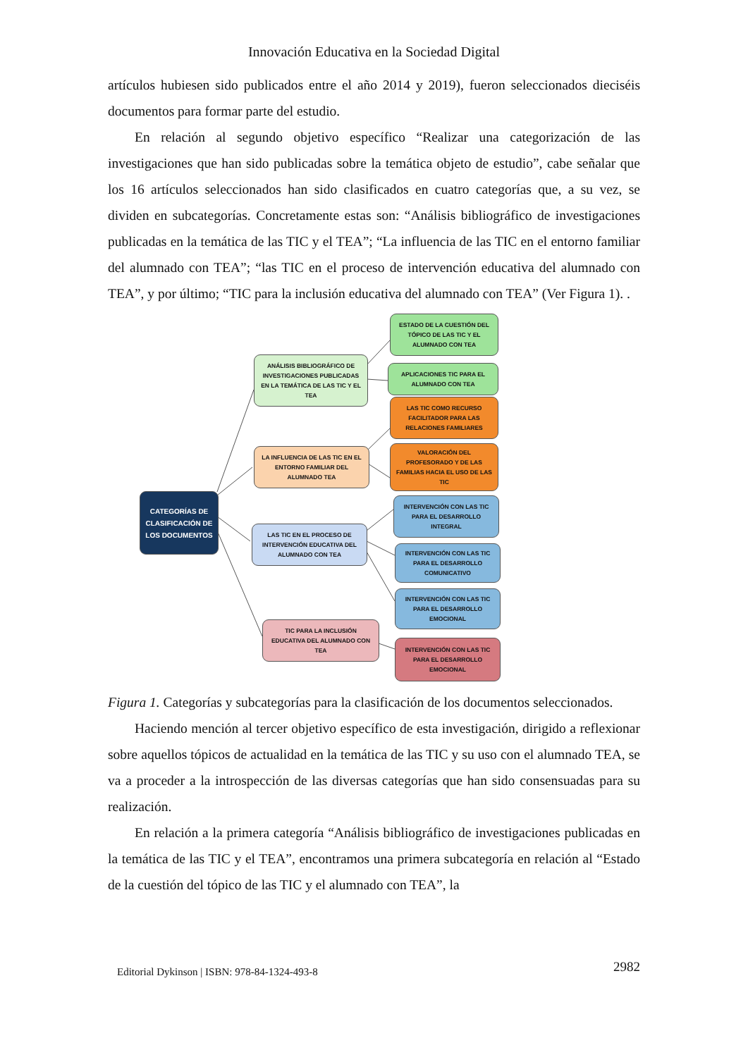Innovación Educativa en la Sociedad Digital
artículos hubiesen sido publicados entre el año 2014 y 2019), fueron seleccionados dieciséis documentos para formar parte del estudio.
En relación al segundo objetivo específico “Realizar una categorización de las investigaciones que han sido publicadas sobre la temática objeto de estudio”, cabe señalar que los 16 artículos seleccionados han sido clasificados en cuatro categorías que, a su vez, se dividen en subcategorías. Concretamente estas son: “Análisis bibliográfico de investigaciones publicadas en la temática de las TIC y el TEA”; “La influencia de las TIC en el entorno familiar del alumnado con TEA”; “las TIC en el proceso de intervención educativa del alumnado con TEA”, y por último; “TIC para la inclusión educativa del alumnado con TEA” (Ver Figura 1). .
CATEGORÍAS DE CLASIFICACIÓN DE LOS DOCUMENTOS
ANÁLISIS BIBLIOGRÁFICO DE INVESTIGACIONES PUBLICADAS EN LA TEMÁTICA DE LAS TIC Y EL TEA
LA INFLUENCIA DE LAS TIC EN EL ENTORNO FAMILIAR DEL ALUMNADO TEA
LAS TIC EN EL PROCESO DE INTERVENCIÓN EDUCATIVA DEL ALUMNADO CON TEA
TIC PARA LA INCLUSIÓN EDUCATIVA DEL ALUMNADO CON TEA
ESTADO DE LA CUESTIÓN DEL TÓPICO DE LAS TIC Y EL ALUMNADO CON TEA
APLICACIONES TIC PARA EL ALUMNADO CON TEA
LAS TIC COMO RECURSO FACILITADOR PARA LAS RELACIONES FAMILIARES
VALORACIÓN DEL PROFESORADO Y DE LAS FAMILIAS HACIA EL USO DE LAS TIC
INTERVENCIÓN CON LAS TIC PARA EL DESARROLLO INTEGRAL
INTERVENCIÓN CON LAS TIC PARA EL DESARROLLO COMUNICATIVO
INTERVENCIÓN CON LAS TIC PARA EL DESARROLLO EMOCIONAL
INTERVENCIÓN CON LAS TIC PARA EL DESARROLLO EMOCIONAL
Figura 1. Categorías y subcategorías para la clasificación de los documentos seleccionados.
Haciendo mención al tercer objetivo específico de esta investigación, dirigido a reflexionar sobre aquellos tópicos de actualidad en la temática de las TIC y su uso con el alumnado TEA, se va a proceder a la introspección de las diversas categorías que han sido consensuadas para su realización.
En relación a la primera categoría “Análisis bibliográfico de investigaciones publicadas en la temática de las TIC y el TEA”, encontramos una primera subcategoría en relación al “Estado de la cuestión del tópico de las TIC y el alumnado con TEA”, la
Editorial Dykinson | ISBN: 978-84-1324-493-8 2982